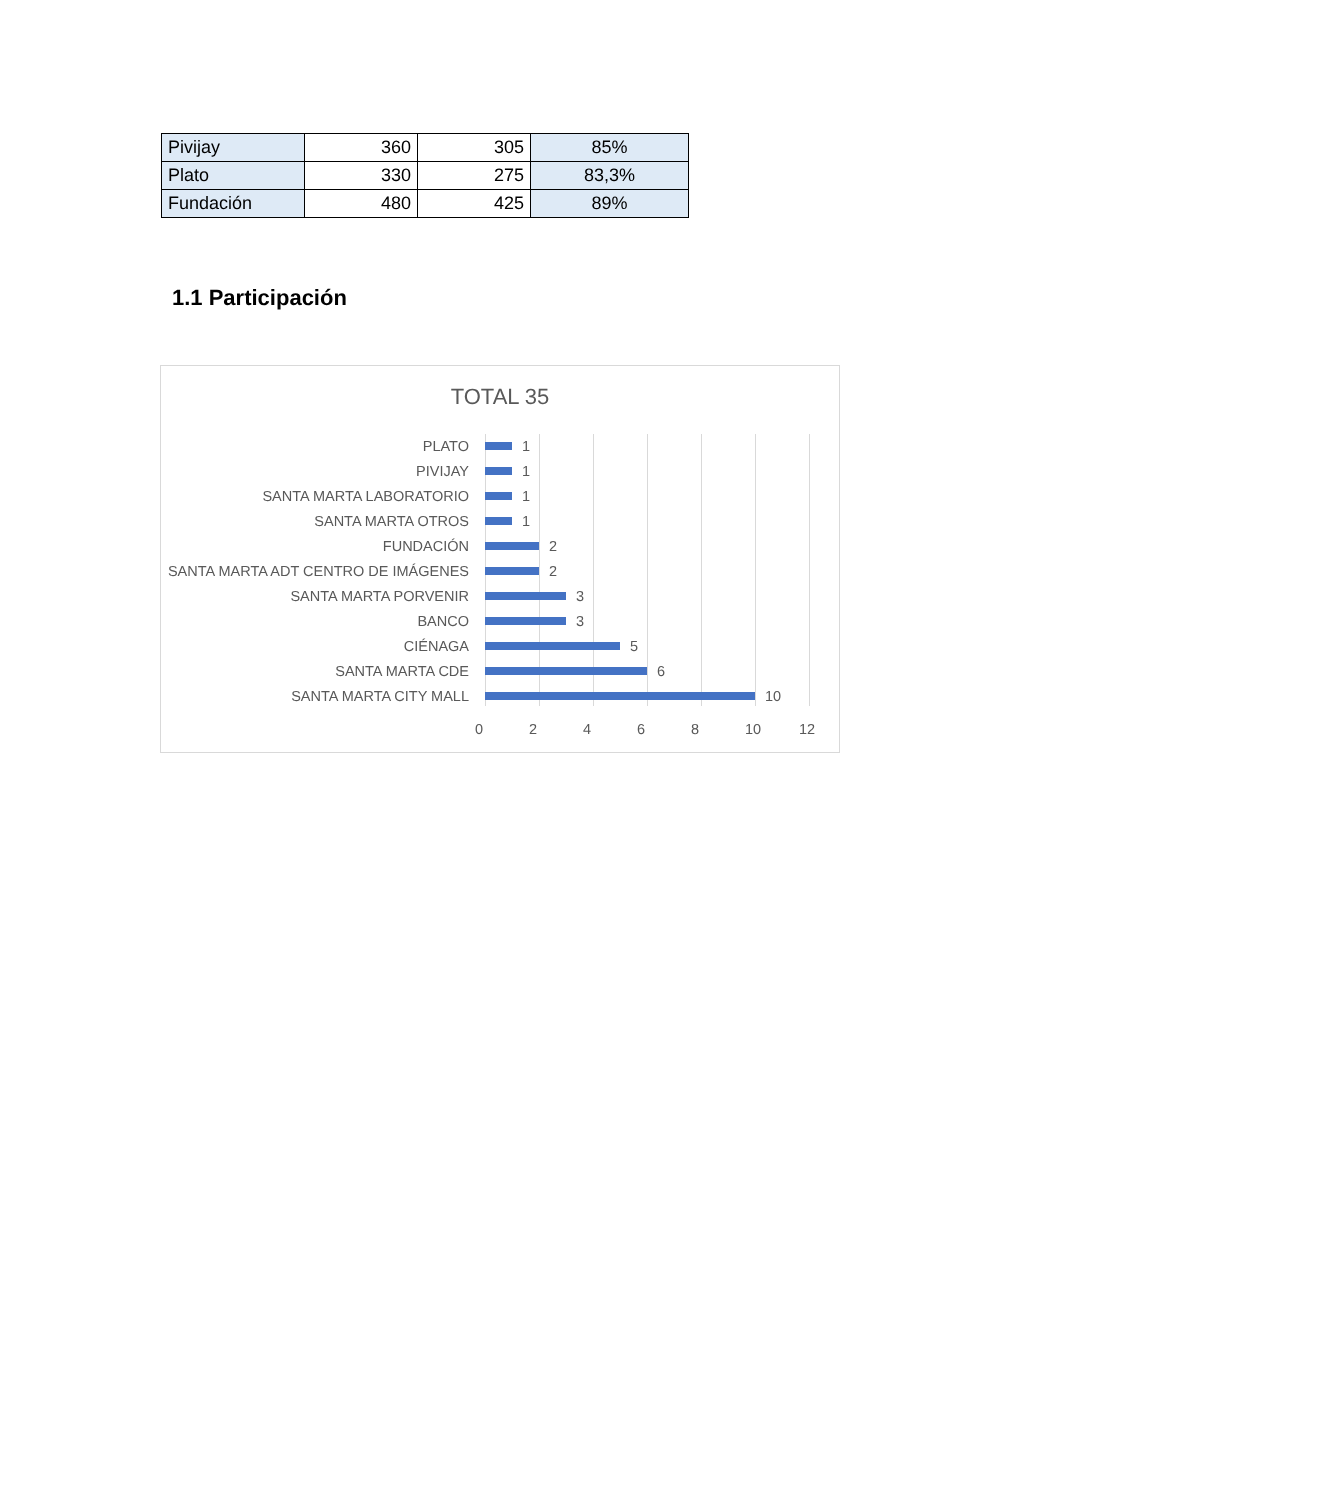| Pivijay | 360 | 305 | 85% |
| Plato | 330 | 275 | 83,3% |
| Fundación | 480 | 425 | 89% |
1.1 Participación
TOTAL 35
PLATO 1
PIVIJAY 1
SANTA MARTA LABORATORIO 1
SANTA MARTA OTROS 1
FUNDACIÓN 2
SANTA MARTA ADT CENTRO DE IMÁGENES 2
SANTA MARTA PORVENIR 3
BANCO 3
CIÉNAGA 5
SANTA MARTA CDE 6
SANTA MARTA CITY MALL 10
0 2 4 6 8 10 12